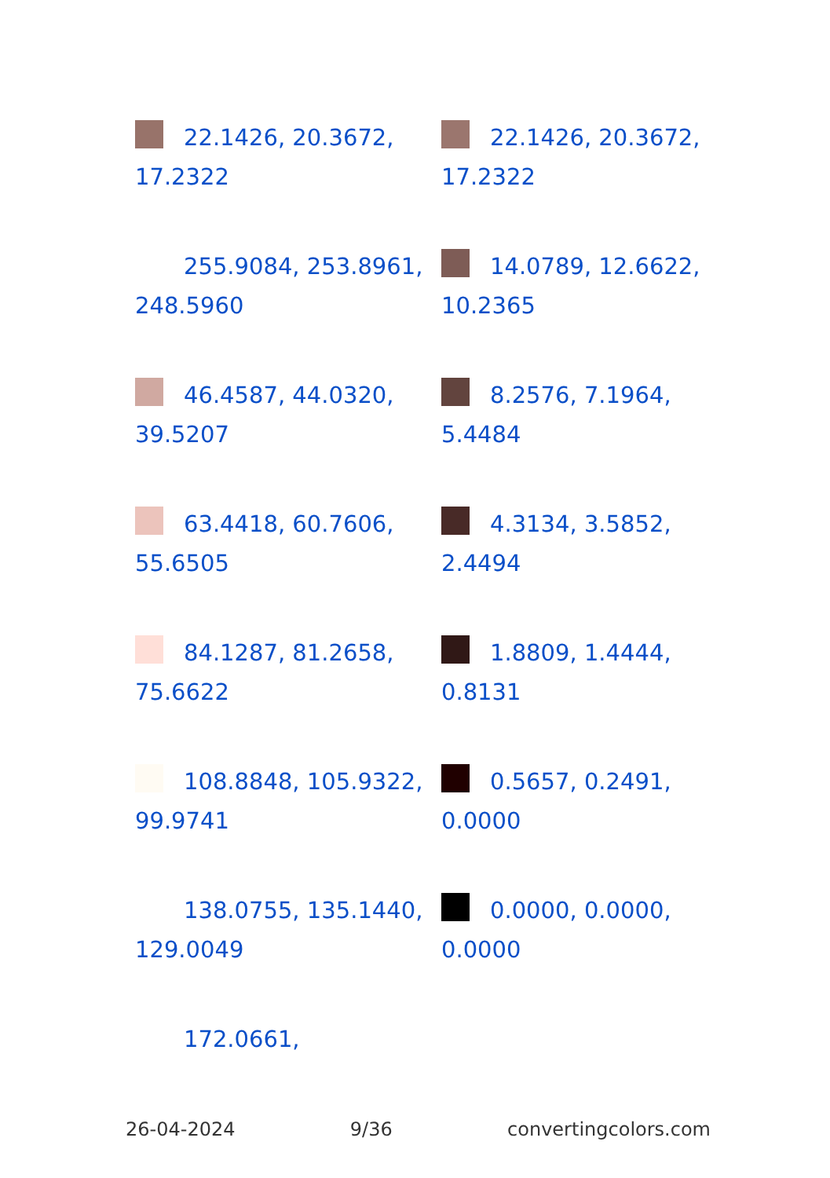22.1426, 20.3672, 17.2322
22.1426, 20.3672, 17.2322
255.9084, 253.8961, 248.5960
14.0789, 12.6622, 10.2365
46.4587, 44.0320, 39.5207
8.2576, 7.1964, 5.4484
63.4418, 60.7606, 55.6505
4.3134, 3.5852, 2.4494
84.1287, 81.2658, 75.6622
1.8809, 1.4444, 0.8131
108.8848, 105.9322, 99.9741
0.5657, 0.2491, 0.0000
138.0755, 135.1440, 129.0049
0.0000, 0.0000, 0.0000
172.0661,
26-04-2024 9/36 convertingcolors.com